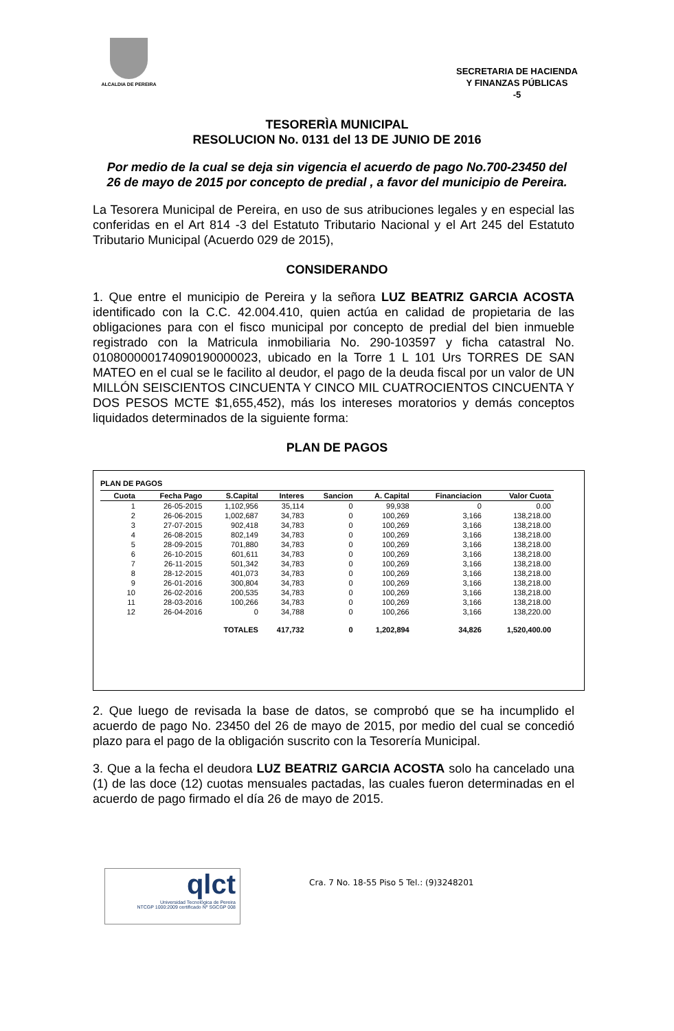ALCALDIA DE PEREIRA
SECRETARIA DE HACIENDA
Y FINANZAS PÚBLICAS
-5
TESORERÌA MUNICIPAL
RESOLUCION No. 0131 del 13 DE JUNIO DE 2016
Por medio de la cual se deja sin vigencia el acuerdo de pago No.700-23450 del 26 de mayo de 2015 por concepto de predial , a favor del municipio de Pereira.
La Tesorera Municipal de Pereira, en uso de sus atribuciones legales y en especial las conferidas en el Art 814 -3 del Estatuto Tributario Nacional y el Art 245 del Estatuto Tributario Municipal (Acuerdo 029 de 2015),
CONSIDERANDO
1. Que entre el municipio de Pereira y la señora LUZ BEATRIZ GARCIA ACOSTA identificado con la C.C. 42.004.410, quien actúa en calidad de propietaria de las obligaciones para con el fisco municipal por concepto de predial del bien inmueble registrado con la Matricula inmobiliaria No. 290-103597 y ficha catastral No. 010800000174090190000023, ubicado en la Torre 1 L 101 Urs TORRES DE SAN MATEO en el cual se le facilito al deudor, el pago de la deuda fiscal por un valor de UN MILLÓN SEISCIENTOS CINCUENTA Y CINCO MIL CUATROCIENTOS CINCUENTA Y DOS PESOS MCTE $1,655,452), más los intereses moratorios y demás conceptos liquidados determinados de la siguiente forma:
PLAN DE PAGOS
PLAN DE PAGOS
| Cuota | Fecha Pago | S.Capital | Interes | Sancion | A. Capital | Financiacion | Valor Cuota |
| --- | --- | --- | --- | --- | --- | --- | --- |
| 1 | 26-05-2015 | 1,102,956 | 35,114 | 0 | 99,938 | 0 | 0.00 |
| 2 | 26-06-2015 | 1,002,687 | 34,783 | 0 | 100,269 | 3,166 | 138,218.00 |
| 3 | 27-07-2015 | 902,418 | 34,783 | 0 | 100,269 | 3,166 | 138,218.00 |
| 4 | 26-08-2015 | 802,149 | 34,783 | 0 | 100,269 | 3,166 | 138,218.00 |
| 5 | 28-09-2015 | 701,880 | 34,783 | 0 | 100,269 | 3,166 | 138,218.00 |
| 6 | 26-10-2015 | 601,611 | 34,783 | 0 | 100,269 | 3,166 | 138,218.00 |
| 7 | 26-11-2015 | 501,342 | 34,783 | 0 | 100,269 | 3,166 | 138,218.00 |
| 8 | 28-12-2015 | 401,073 | 34,783 | 0 | 100,269 | 3,166 | 138,218.00 |
| 9 | 26-01-2016 | 300,804 | 34,783 | 0 | 100,269 | 3,166 | 138,218.00 |
| 10 | 26-02-2016 | 200,535 | 34,783 | 0 | 100,269 | 3,166 | 138,218.00 |
| 11 | 28-03-2016 | 100,266 | 34,783 | 0 | 100,269 | 3,166 | 138,218.00 |
| 12 | 26-04-2016 | 0 | 34,788 | 0 | 100,266 | 3,166 | 138,220.00 |
| | | TOTALES | 417,732 | 0 | 1,202,894 | 34,826 | 1,520,400.00 |
2. Que luego de revisada la base de datos, se comprobó que se ha incumplido el acuerdo de pago No. 23450 del 26 de mayo de 2015, por medio del cual se concedió plazo para el pago de la obligación suscrito con la Tesorería Municipal.
3. Que a la fecha el deudora LUZ BEATRIZ GARCIA ACOSTA solo ha cancelado una (1) de las doce (12) cuotas mensuales pactadas, las cuales fueron determinadas en el acuerdo de pago firmado el día 26 de mayo de 2015.
qlct
Universidad Tecnológica de Pereira
NTCGP 1000:2009 certificado Nº SGCGP 008
Cra. 7 No. 18-55 Piso 5 Tel.: (9)3248201